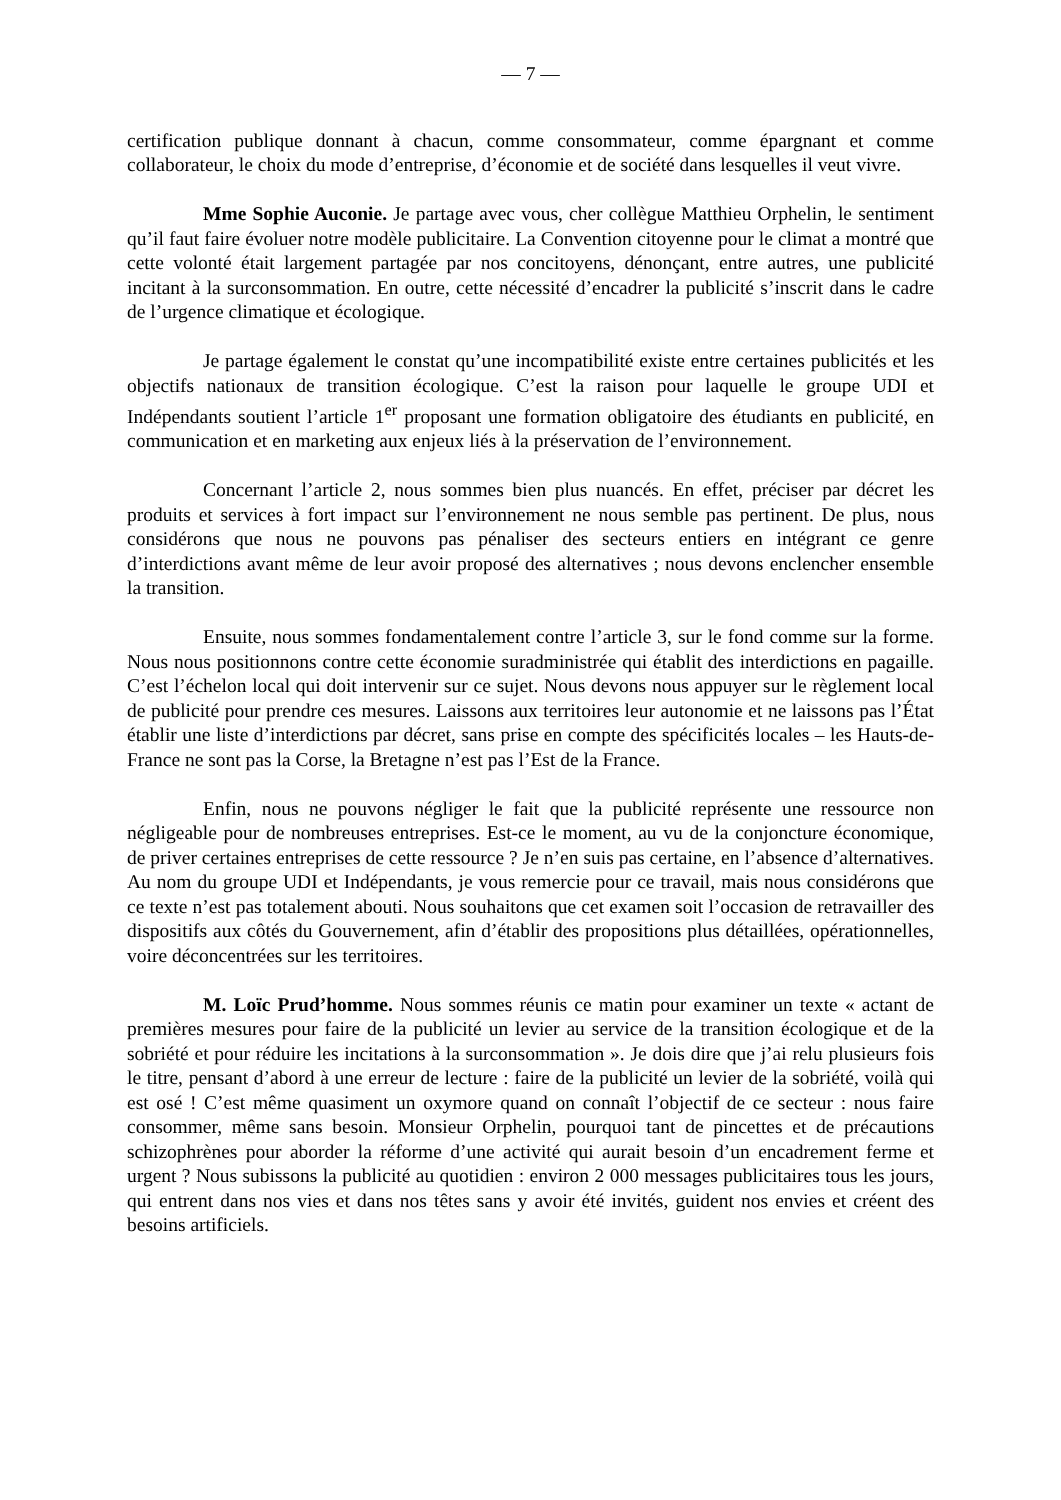— 7 —
certification publique donnant à chacun, comme consommateur, comme épargnant et comme collaborateur, le choix du mode d’entreprise, d’économie et de société dans lesquelles il veut vivre.
Mme Sophie Auconie. Je partage avec vous, cher collègue Matthieu Orphelin, le sentiment qu’il faut faire évoluer notre modèle publicitaire. La Convention citoyenne pour le climat a montré que cette volonté était largement partagée par nos concitoyens, dénonçant, entre autres, une publicité incitant à la surconsommation. En outre, cette nécessité d’encadrer la publicité s’inscrit dans le cadre de l’urgence climatique et écologique.
Je partage également le constat qu’une incompatibilité existe entre certaines publicités et les objectifs nationaux de transition écologique. C’est la raison pour laquelle le groupe UDI et Indépendants soutient l’article 1<sup>er</sup> proposant une formation obligatoire des étudiants en publicité, en communication et en marketing aux enjeux liés à la préservation de l’environnement.
Concernant l’article 2, nous sommes bien plus nuancés. En effet, préciser par décret les produits et services à fort impact sur l’environnement ne nous semble pas pertinent. De plus, nous considérons que nous ne pouvons pas pénaliser des secteurs entiers en intégrant ce genre d’interdictions avant même de leur avoir proposé des alternatives ; nous devons enclencher ensemble la transition.
Ensuite, nous sommes fondamentalement contre l’article 3, sur le fond comme sur la forme. Nous nous positionnons contre cette économie suradministrée qui établit des interdictions en pagaille. C’est l’échelon local qui doit intervenir sur ce sujet. Nous devons nous appuyer sur le règlement local de publicité pour prendre ces mesures. Laissons aux territoires leur autonomie et ne laissons pas l’État établir une liste d’interdictions par décret, sans prise en compte des spécificités locales – les Hauts-de-France ne sont pas la Corse, la Bretagne n’est pas l’Est de la France.
Enfin, nous ne pouvons négliger le fait que la publicité représente une ressource non négligeable pour de nombreuses entreprises. Est-ce le moment, au vu de la conjoncture économique, de priver certaines entreprises de cette ressource ? Je n’en suis pas certaine, en l’absence d’alternatives. Au nom du groupe UDI et Indépendants, je vous remercie pour ce travail, mais nous considérons que ce texte n’est pas totalement abouti. Nous souhaitons que cet examen soit l’occasion de retravailler des dispositifs aux côtés du Gouvernement, afin d’établir des propositions plus détaillées, opérationnelles, voire déconcentrées sur les territoires.
M. Loïc Prud’homme. Nous sommes réunis ce matin pour examiner un texte « actant de premières mesures pour faire de la publicité un levier au service de la transition écologique et de la sobriété et pour réduire les incitations à la surconsommation ». Je dois dire que j’ai relu plusieurs fois le titre, pensant d’abord à une erreur de lecture : faire de la publicité un levier de la sobriété, voilà qui est osé ! C’est même quasiment un oxymore quand on connaît l’objectif de ce secteur : nous faire consommer, même sans besoin. Monsieur Orphelin, pourquoi tant de pincettes et de précautions schizophrènes pour aborder la réforme d’une activité qui aurait besoin d’un encadrement ferme et urgent ? Nous subissons la publicité au quotidien : environ 2 000 messages publicitaires tous les jours, qui entrent dans nos vies et dans nos têtes sans y avoir été invités, guident nos envies et créent des besoins artificiels.